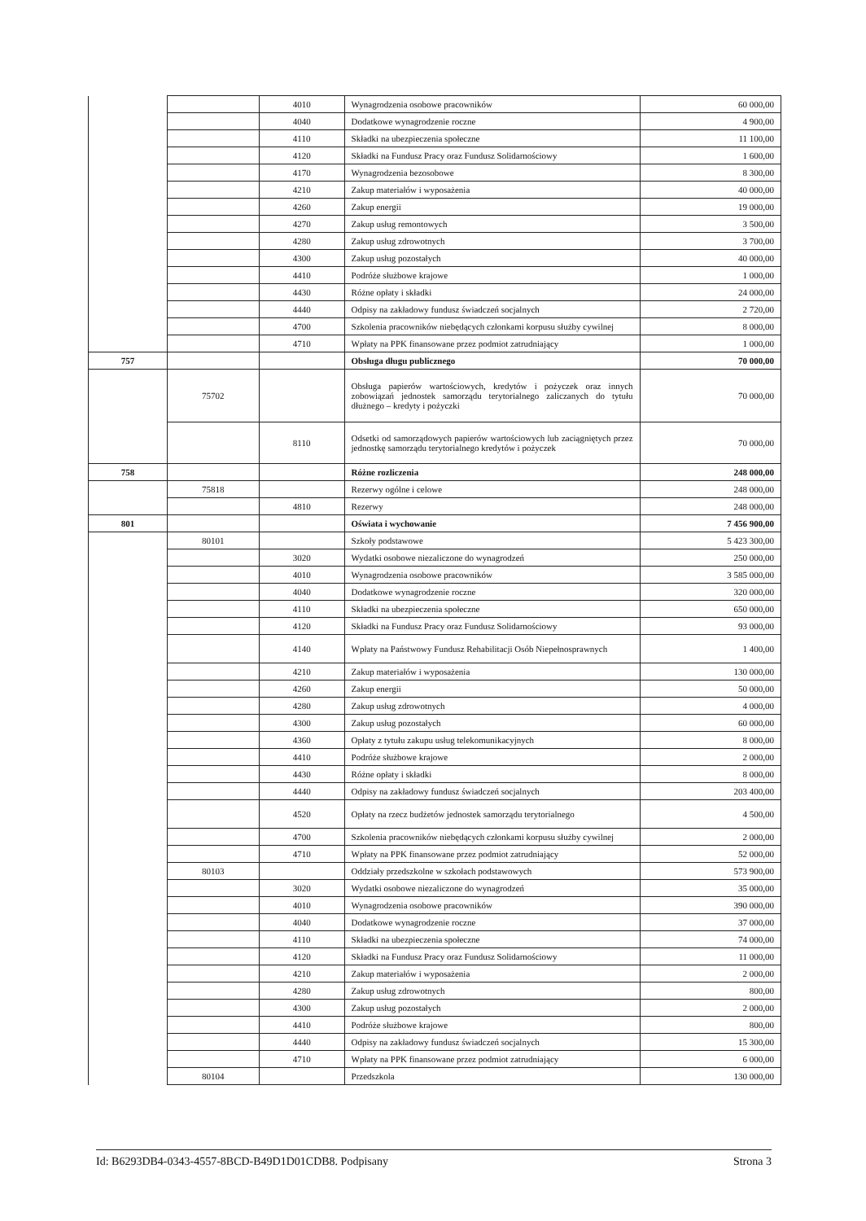| | | 4010 | Wynagrodzenia osobowe pracowników | 60 000,00 |
| | | 4040 | Dodatkowe wynagrodzenie roczne | 4 900,00 |
| | | 4110 | Składki na ubezpieczenia społeczne | 11 100,00 |
| | | 4120 | Składki na Fundusz Pracy oraz Fundusz Solidarnościowy | 1 600,00 |
| | | 4170 | Wynagrodzenia bezosobowe | 8 300,00 |
| | | 4210 | Zakup materiałów i wyposażenia | 40 000,00 |
| | | 4260 | Zakup energii | 19 000,00 |
| | | 4270 | Zakup usług remontowych | 3 500,00 |
| | | 4280 | Zakup usług zdrowotnych | 3 700,00 |
| | | 4300 | Zakup usług pozostałych | 40 000,00 |
| | | 4410 | Podróże służbowe krajowe | 1 000,00 |
| | | 4430 | Różne opłaty i składki | 24 000,00 |
| | | 4440 | Odpisy na zakładowy fundusz świadczeń socjalnych | 2 720,00 |
| | | 4700 | Szkolenia pracowników niebędących członkami korpusu służby cywilnej | 8 000,00 |
| | | 4710 | Wpłaty na PPK finansowane przez podmiot zatrudniający | 1 000,00 |
| 757 | | | Obsługa długu publicznego | 70 000,00 |
| | 75702 | | Obsługa papierów wartościowych, kredytów i pożyczek oraz innych zobowiązań jednostek samorządu terytorialnego zaliczanych do tytułu dłużnego – kredyty i pożyczki | 70 000,00 |
| | | 8110 | Odsetki od samorządowych papierów wartościowych lub zaciągniętych przez jednostkę samorządu terytorialnego kredytów i pożyczek | 70 000,00 |
| 758 | | | Różne rozliczenia | 248 000,00 |
| | 75818 | | Rezerwy ogólne i celowe | 248 000,00 |
| | | 4810 | Rezerwy | 248 000,00 |
| 801 | | | Oświata i wychowanie | 7 456 900,00 |
| | 80101 | | Szkoły podstawowe | 5 423 300,00 |
| | | 3020 | Wydatki osobowe niezaliczone do wynagrodzeń | 250 000,00 |
| | | 4010 | Wynagrodzenia osobowe pracowników | 3 585 000,00 |
| | | 4040 | Dodatkowe wynagrodzenie roczne | 320 000,00 |
| | | 4110 | Składki na ubezpieczenia społeczne | 650 000,00 |
| | | 4120 | Składki na Fundusz Pracy oraz Fundusz Solidarnościowy | 93 000,00 |
| | | 4140 | Wpłaty na Państwowy Fundusz Rehabilitacji Osób Niepełnosprawnych | 1 400,00 |
| | | 4210 | Zakup materiałów i wyposażenia | 130 000,00 |
| | | 4260 | Zakup energii | 50 000,00 |
| | | 4280 | Zakup usług zdrowotnych | 4 000,00 |
| | | 4300 | Zakup usług pozostałych | 60 000,00 |
| | | 4360 | Opłaty z tytułu zakupu usług telekomunikacyjnych | 8 000,00 |
| | | 4410 | Podróże służbowe krajowe | 2 000,00 |
| | | 4430 | Różne opłaty i składki | 8 000,00 |
| | | 4440 | Odpisy na zakładowy fundusz świadczeń socjalnych | 203 400,00 |
| | | 4520 | Opłaty na rzecz budżetów jednostek samorządu terytorialnego | 4 500,00 |
| | | 4700 | Szkolenia pracowników niebędących członkami korpusu służby cywilnej | 2 000,00 |
| | | 4710 | Wpłaty na PPK finansowane przez podmiot zatrudniający | 52 000,00 |
| | 80103 | | Oddziały przedszkolne w szkołach podstawowych | 573 900,00 |
| | | 3020 | Wydatki osobowe niezaliczone do wynagrodzeń | 35 000,00 |
| | | 4010 | Wynagrodzenia osobowe pracowników | 390 000,00 |
| | | 4040 | Dodatkowe wynagrodzenie roczne | 37 000,00 |
| | | 4110 | Składki na ubezpieczenia społeczne | 74 000,00 |
| | | 4120 | Składki na Fundusz Pracy oraz Fundusz Solidarnościowy | 11 000,00 |
| | | 4210 | Zakup materiałów i wyposażenia | 2 000,00 |
| | | 4280 | Zakup usług zdrowotnych | 800,00 |
| | | 4300 | Zakup usług pozostałych | 2 000,00 |
| | | 4410 | Podróże służbowe krajowe | 800,00 |
| | | 4440 | Odpisy na zakładowy fundusz świadczeń socjalnych | 15 300,00 |
| | | 4710 | Wpłaty na PPK finansowane przez podmiot zatrudniający | 6 000,00 |
| | 80104 | | Przedszkola | 130 000,00 |
Id: B6293DB4-0343-4557-8BCD-B49D1D01CDB8. Podpisany Strona 3